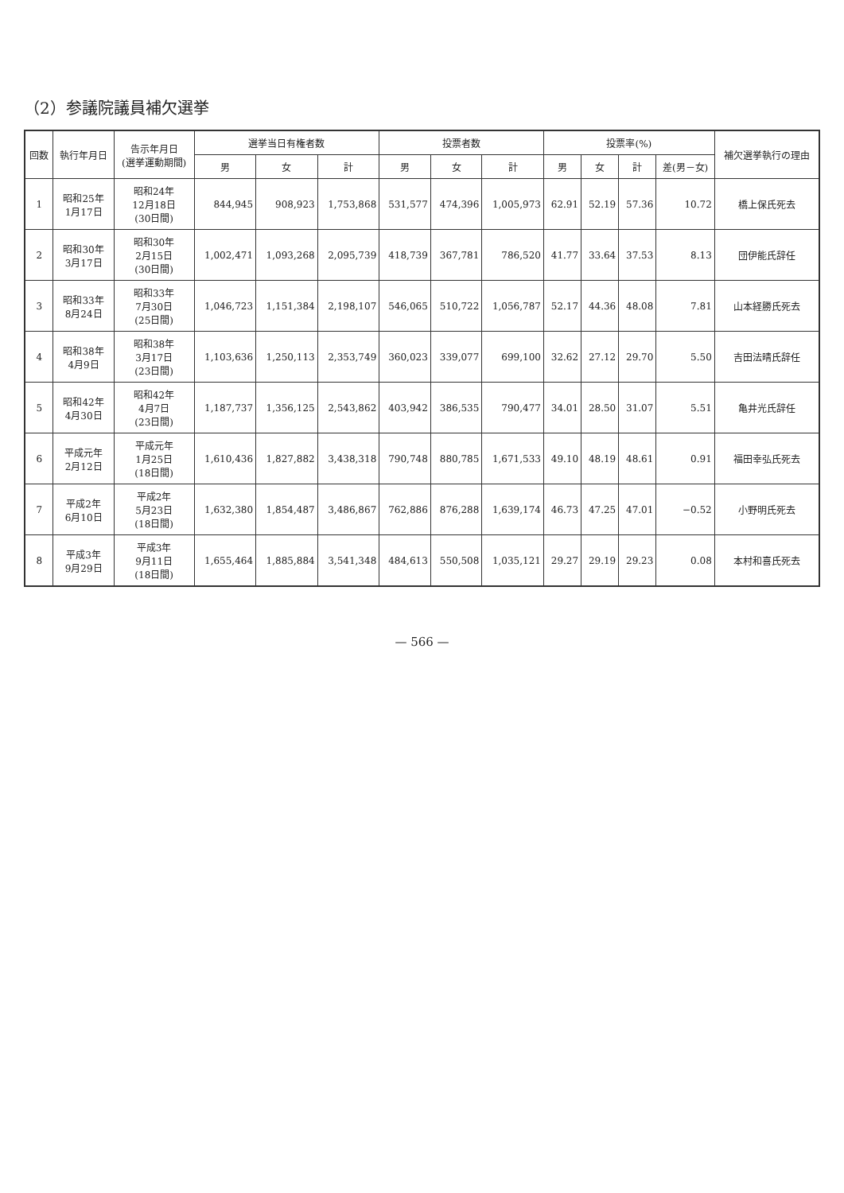（2）参議院議員補欠選挙
| 回数 | 執行年月日 | 告示年月日 (選挙運動期間) | 選挙当日有権者数 | | | 投票者数 | | | 投票率(%) | | | | 補欠選挙執行の理由 |
| --- | --- | --- | --- | --- | --- | --- | --- | --- | --- | --- | --- | --- | --- |
| | | | 男 | 女 | 計 | 男 | 女 | 計 | 男 | 女 | 計 | 差(男－女) | |
| 1 | 昭和25年 1月17日 | 昭和24年 12月18日 (30日間) | 844,945 | 908,923 | 1,753,868 | 531,577 | 474,396 | 1,005,973 | 62.91 | 52.19 | 57.36 | 10.72 | 橋上保氏死去 |
| 2 | 昭和30年 3月17日 | 昭和30年 2月15日 (30日間) | 1,002,471 | 1,093,268 | 2,095,739 | 418,739 | 367,781 | 786,520 | 41.77 | 33.64 | 37.53 | 8.13 | 団伊能氏辞任 |
| 3 | 昭和33年 8月24日 | 昭和33年 7月30日 (25日間) | 1,046,723 | 1,151,384 | 2,198,107 | 546,065 | 510,722 | 1,056,787 | 52.17 | 44.36 | 48.08 | 7.81 | 山本経勝氏死去 |
| 4 | 昭和38年 4月9日 | 昭和38年 3月17日 (23日間) | 1,103,636 | 1,250,113 | 2,353,749 | 360,023 | 339,077 | 699,100 | 32.62 | 27.12 | 29.70 | 5.50 | 吉田法晴氏辞任 |
| 5 | 昭和42年 4月30日 | 昭和42年 4月7日 (23日間) | 1,187,737 | 1,356,125 | 2,543,862 | 403,942 | 386,535 | 790,477 | 34.01 | 28.50 | 31.07 | 5.51 | 亀井光氏辞任 |
| 6 | 平成元年 2月12日 | 平成元年 1月25日 (18日間) | 1,610,436 | 1,827,882 | 3,438,318 | 790,748 | 880,785 | 1,671,533 | 49.10 | 48.19 | 48.61 | 0.91 | 福田幸弘氏死去 |
| 7 | 平成2年 6月10日 | 平成2年 5月23日 (18日間) | 1,632,380 | 1,854,487 | 3,486,867 | 762,886 | 876,288 | 1,639,174 | 46.73 | 47.25 | 47.01 | −0.52 | 小野明氏死去 |
| 8 | 平成3年 9月29日 | 平成3年 9月11日 (18日間) | 1,655,464 | 1,885,884 | 3,541,348 | 484,613 | 550,508 | 1,035,121 | 29.27 | 29.19 | 29.23 | 0.08 | 本村和喜氏死去 |
— 566 —